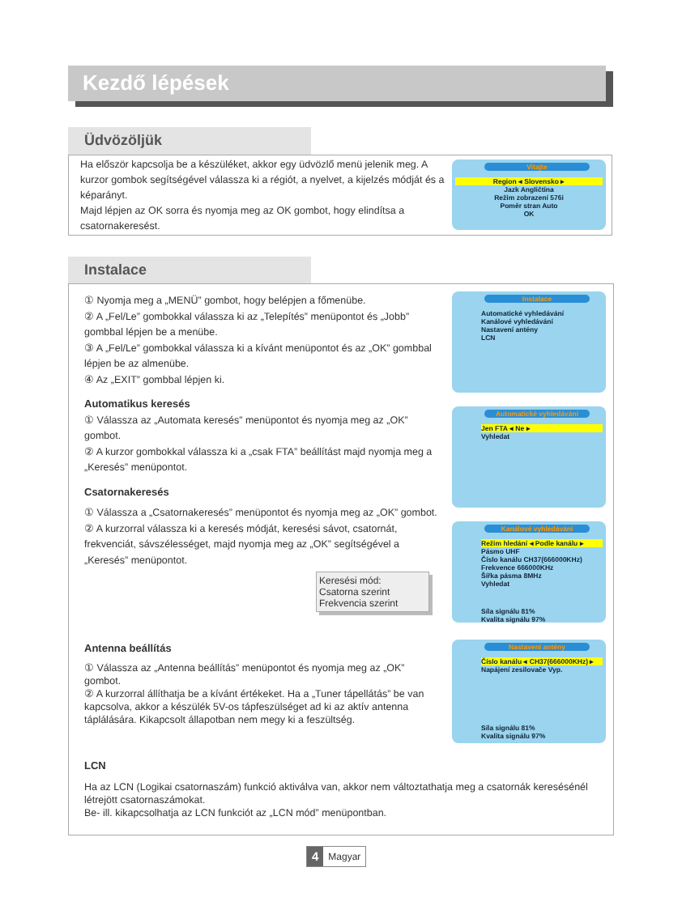Kezdő lépések
Üdvözöljük
Ha először kapcsolja be a készüléket, akkor egy üdvözlő menü jelenik meg. A kurzor gombok segítségével válassza ki a régiót, a nyelvet, a kijelzés módját és a képarányt.
Majd lépjen az OK sorra és nyomja meg az OK gombot, hogy elindítsa a csatornakeresést.
Vitajte
Region ◂ Slovensko ▸
Jazk Angličtina
Režim zobrazení 576i
Poměr stran Auto
OK
Instalace
① Nyomja meg a „MENÜ” gombot, hogy belépjen a főmenübe.
② A „Fel/Le” gombokkal válassza ki az „Telepítés” menüpontot és „Jobb” gombbal lépjen be a menübe.
③ A „Fel/Le” gombokkal válassza ki a kívánt menüpontot és az „OK” gombbal lépjen be az almenübe.
④ Az „EXIT” gombbal lépjen ki.
Automatikus keresés
① Válassza az „Automata keresés” menüpontot és nyomja meg az „OK” gombot.
② A kurzor gombokkal válassza ki a „csak FTA” beállítást majd nyomja meg a „Keresés” menüpontot.
Csatornakeresés
① Válassza a „Csatornakeresés” menüpontot és nyomja meg az „OK” gombot.
② A kurzorral válassza ki a keresés módját, keresési sávot, csatornát, frekvenciát, sávszélességet, majd nyomja meg az „OK” segítségével a „Keresés” menüpontot.
Keresési mód:
Csatorna szerint
Frekvencia szerint
Antenna beállítás
① Válassza az „Antenna beállítás” menüpontot és nyomja meg az „OK” gombot.
② A kurzorral állíthatja be a kívánt értékeket. Ha a „Tuner tápellátás” be van kapcsolva, akkor a készülék 5V-os tápfeszülséget ad ki az aktív antenna táplálására. Kikapcsolt állapotban nem megy ki a feszültség.
LCN
Ha az LCN (Logikai csatornaszám) funkció aktiválva van, akkor nem változtathatja meg a csatornák keresésénél létrejött csatornaszámokat.
Be- ill. kikapcsolhatja az LCN funkciót az „LCN mód” menüpontban.
Instalace
Automatické vyhledávání
Kanálové vyhledávání
Nastavení antény
LCN
Automatické vyhledávání
Jen FTA ◂ Ne ▸
Vyhledat
Kanálové vyhledávání
Režim hledání ◂ Podle kanálu ▸
Pásmo UHF
Číslo kanálu CH37(666000KHz)
Frekvence 666000KHz
Šířka pásma 8MHz
Vyhledat
Síla signálu 81%
Kvalita signálu 97%
Nastavení antény
Číslo kanálu ◂ CH37(666000KHz) ▸
Napájení zesilovače Vyp.
Síla signálu 81%
Kvalita signálu 97%
4 Magyar